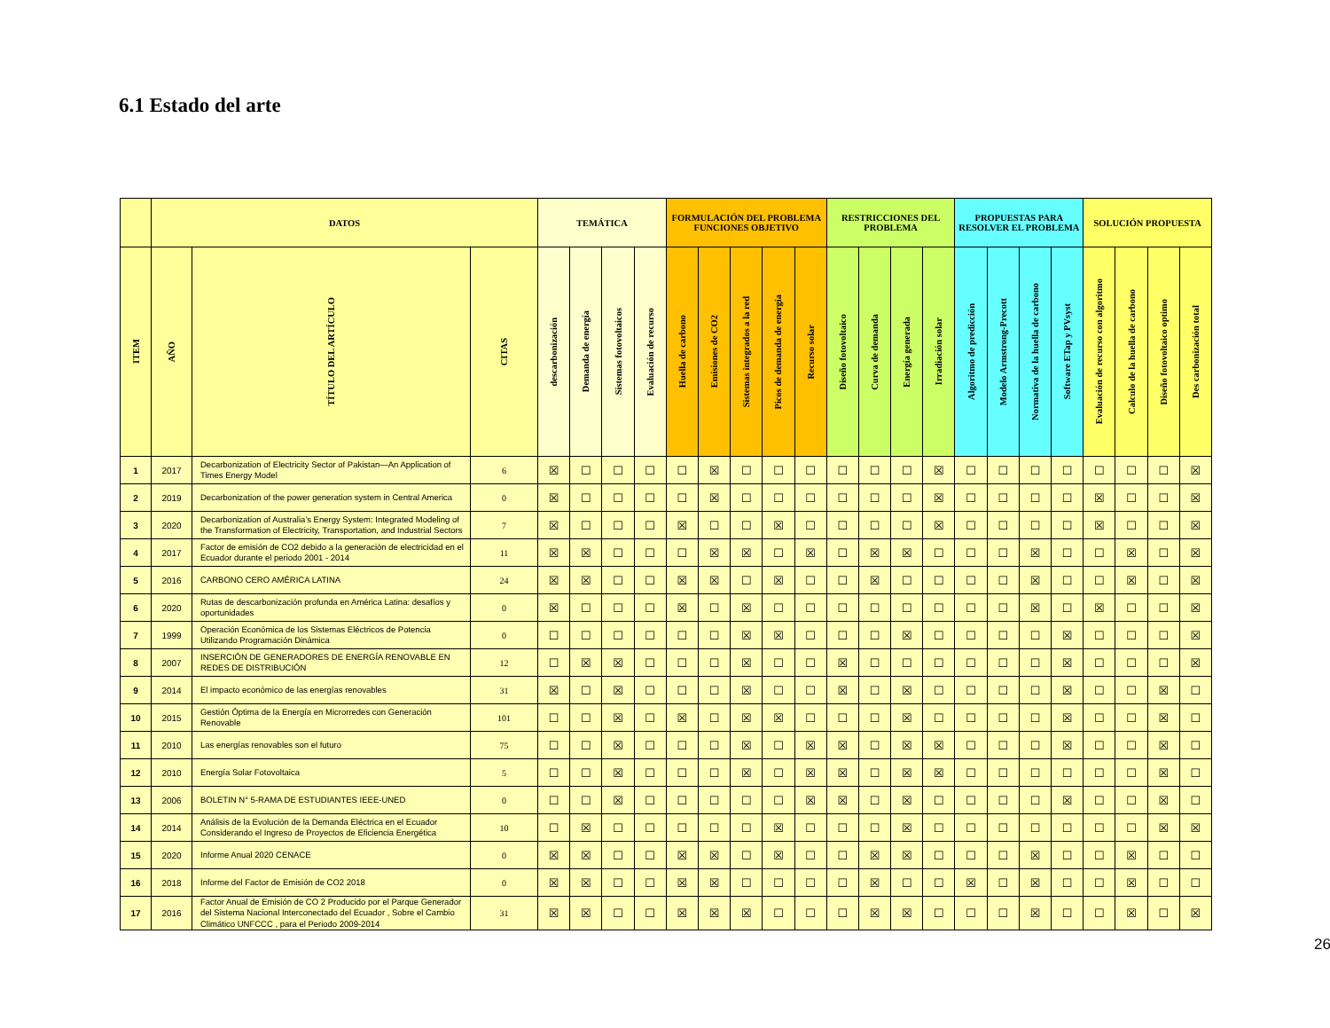6.1 Estado del arte
| | DATOS | | | TEMÁTICA | | | | FORMULACIÓN DEL PROBLEMA FUNCIONES OBJETIVO | | | | | RESTRICCIONES DEL PROBLEMA | | | | PROPUESTAS PARA RESOLVER EL PROBLEMA | | | | SOLUCIÓN PROPUESTA | | | |
| --- | --- | --- | --- | --- | --- | --- | --- | --- | --- | --- | --- | --- | --- | --- | --- | --- | --- | --- | --- | --- | --- | --- | --- | --- |
| ITEM | AÑO | TÍTULO DEL ARTÍCULO | CITAS | descarbonización | Demanda de energía | Sistemas fotovoltaicos | Evaluación de recurso | Huella de carbono | Emisiones de CO2 | Sistemas integrados a la red | Picos de demanda de energía | Recurso solar | Diseño fotovoltaico | Curva de demanda | Energía generada | Irradiación solar | Algoritmo de predicción | Modelo Armstrong-Precott | Normativa de la huella de carbono | Software ETap y PVsyst | Evaluación de recurso con algoritmo | Calculo de la huella de carbono | Diseño fotovoltaico optimo | Des carbonización total |
| 1 | 2017 | Decarbonization of Electricity Sector of Pakistan—An Application of Times Energy Model | 6 | ☒ | ☐ | ☐ | ☐ | ☐ | ☒ | ☐ | ☐ | ☐ | ☐ | ☐ | ☐ | ☒ | ☐ | ☐ | ☐ | ☐ | ☐ | ☐ | ☐ | ☒ |
| 2 | 2019 | Decarbonization of the power generation system in Central America | 0 | ☒ | ☐ | ☐ | ☐ | ☐ | ☒ | ☐ | ☐ | ☐ | ☐ | ☐ | ☐ | ☒ | ☐ | ☐ | ☐ | ☐ | ☒ | ☐ | ☐ | ☒ |
| 3 | 2020 | Decarbonization of Australia’s Energy System: Integrated Modeling of the Transformation of Electricity, Transportation, and Industrial Sectors | 7 | ☒ | ☐ | ☐ | ☐ | ☒ | ☐ | ☐ | ☒ | ☐ | ☐ | ☐ | ☐ | ☒ | ☐ | ☐ | ☐ | ☐ | ☒ | ☐ | ☐ | ☒ |
| 4 | 2017 | Factor de emisión de CO2 debido a la generación de electricidad en el Ecuador durante el periodo 2001 - 2014 | 11 | ☒ | ☒ | ☐ | ☐ | ☐ | ☒ | ☒ | ☐ | ☒ | ☐ | ☒ | ☒ | ☐ | ☐ | ☐ | ☒ | ☐ | ☐ | ☒ | ☐ | ☒ |
| 5 | 2016 | CARBONO CERO AMÉRICA LATINA | 24 | ☒ | ☒ | ☐ | ☐ | ☒ | ☒ | ☐ | ☒ | ☐ | ☐ | ☒ | ☐ | ☐ | ☐ | ☐ | ☒ | ☐ | ☐ | ☒ | ☐ | ☒ |
| 6 | 2020 | Rutas de descarbonización profunda en América Latina: desafíos y oportunidades | 0 | ☒ | ☐ | ☐ | ☐ | ☒ | ☐ | ☒ | ☐ | ☐ | ☐ | ☐ | ☐ | ☐ | ☐ | ☐ | ☒ | ☐ | ☒ | ☐ | ☐ | ☒ |
| 7 | 1999 | Operación Económica de los Sistemas Eléctricos de Potencia Utilizando Programación Dinámica | 0 | ☐ | ☐ | ☐ | ☐ | ☐ | ☐ | ☒ | ☒ | ☐ | ☐ | ☐ | ☒ | ☐ | ☐ | ☐ | ☐ | ☒ | ☐ | ☐ | ☐ | ☒ |
| 8 | 2007 | INSERCIÓN DE GENERADORES DE ENERGÍA RENOVABLE EN REDES DE DISTRIBUCIÓN | 12 | ☐ | ☒ | ☒ | ☐ | ☐ | ☐ | ☒ | ☐ | ☐ | ☒ | ☐ | ☐ | ☐ | ☐ | ☐ | ☐ | ☒ | ☐ | ☐ | ☐ | ☒ |
| 9 | 2014 | El impacto económico de las energías renovables | 31 | ☒ | ☐ | ☒ | ☐ | ☐ | ☐ | ☒ | ☐ | ☐ | ☒ | ☐ | ☒ | ☐ | ☐ | ☐ | ☐ | ☒ | ☐ | ☐ | ☒ | ☐ |
| 10 | 2015 | Gestión Óptima de la Energía en Microrredes con Generación Renovable | 101 | ☐ | ☐ | ☒ | ☐ | ☒ | ☐ | ☒ | ☒ | ☐ | ☐ | ☐ | ☒ | ☐ | ☐ | ☐ | ☐ | ☒ | ☐ | ☐ | ☒ | ☐ |
| 11 | 2010 | Las energías renovables son el futuro | 75 | ☐ | ☐ | ☒ | ☐ | ☐ | ☐ | ☒ | ☐ | ☒ | ☒ | ☐ | ☒ | ☒ | ☐ | ☐ | ☐ | ☒ | ☐ | ☐ | ☒ | ☐ |
| 12 | 2010 | Energía Solar Fotovoltaica | 5 | ☐ | ☐ | ☒ | ☐ | ☐ | ☐ | ☒ | ☐ | ☒ | ☒ | ☐ | ☒ | ☒ | ☐ | ☐ | ☐ | ☐ | ☐ | ☐ | ☒ | ☐ |
| 13 | 2006 | BOLETIN N° 5-RAMA DE ESTUDIANTES IEEE-UNED | 0 | ☐ | ☐ | ☒ | ☐ | ☐ | ☐ | ☐ | ☐ | ☒ | ☒ | ☐ | ☒ | ☐ | ☐ | ☐ | ☐ | ☒ | ☐ | ☐ | ☒ | ☐ |
| 14 | 2014 | Análisis de la Evolución de la Demanda Eléctrica en el Ecuador Considerando el Ingreso de Proyectos de Eficiencia Energética | 10 | ☐ | ☒ | ☐ | ☐ | ☐ | ☐ | ☐ | ☒ | ☐ | ☐ | ☐ | ☒ | ☐ | ☐ | ☐ | ☐ | ☐ | ☐ | ☐ | ☒ | ☒ |
| 15 | 2020 | Informe Anual 2020 CENACE | 0 | ☒ | ☒ | ☐ | ☐ | ☒ | ☒ | ☐ | ☒ | ☐ | ☐ | ☒ | ☒ | ☐ | ☐ | ☐ | ☒ | ☐ | ☐ | ☒ | ☐ | ☐ |
| 16 | 2018 | Informe del Factor de Emisión de CO2 2018 | 0 | ☒ | ☒ | ☐ | ☐ | ☒ | ☒ | ☐ | ☐ | ☐ | ☐ | ☒ | ☐ | ☐ | ☒ | ☐ | ☒ | ☐ | ☐ | ☒ | ☐ | ☐ |
| 17 | 2016 | Factor Anual de Emisión de CO 2 Producido por el Parque Generador del Sistema Nacional Interconectado del Ecuador , Sobre el Cambio Climático UNFCCC , para el Periodo 2009-2014 | 31 | ☒ | ☒ | ☐ | ☐ | ☒ | ☒ | ☒ | ☐ | ☐ | ☐ | ☒ | ☒ | ☐ | ☐ | ☐ | ☒ | ☐ | ☐ | ☒ | ☐ | ☒ |
26